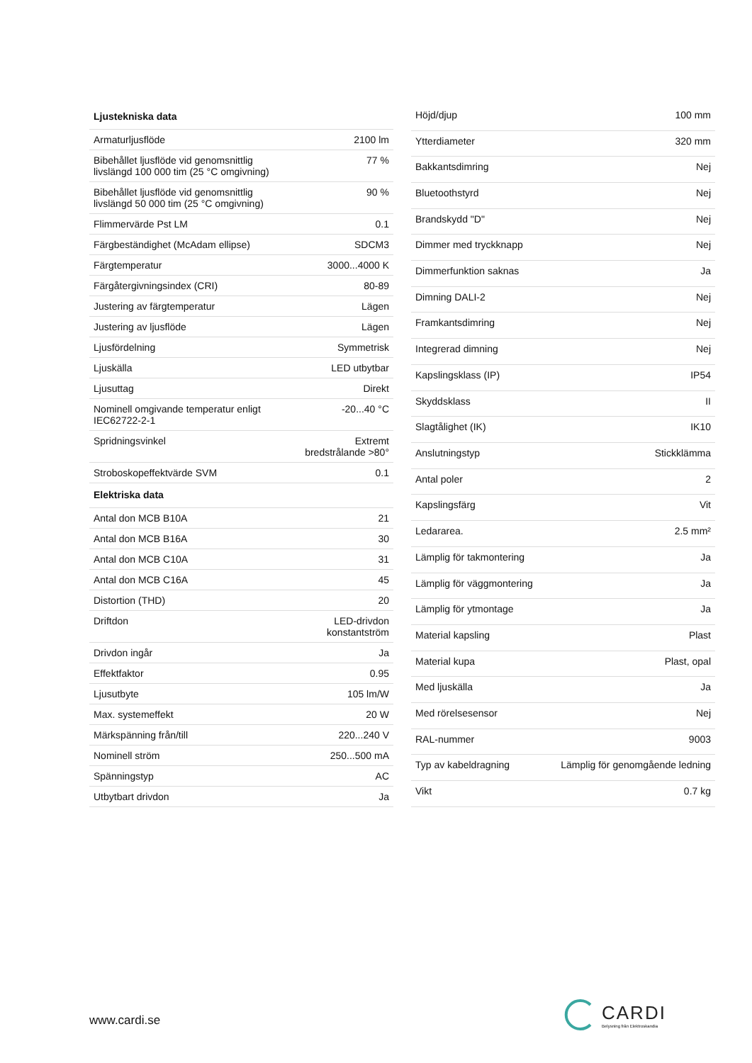| Ljustekniska data | |
| --- | --- |
| Armaturljusflöde | 2100 lm |
| Bibehållet ljusflöde vid genomsnittlig livslängd 100 000 tim (25 °C omgivning) | 77 % |
| Bibehållet ljusflöde vid genomsnittlig livslängd 50 000 tim (25 °C omgivning) | 90 % |
| Flimmervärde Pst LM | 0.1 |
| Färgbeständighet (McAdam ellipse) | SDCM3 |
| Färgtemperatur | 3000...4000 K |
| Färgåtergivningsindex (CRI) | 80-89 |
| Justering av färgtemperatur | Lägen |
| Justering av ljusflöde | Lägen |
| Ljusfördelning | Symmetrisk |
| Ljuskälla | LED utbytbar |
| Ljusuttag | Direkt |
| Nominell omgivande temperatur enligt IEC62722-2-1 | -20...40 °C |
| Spridningsvinkel | Extremt bredstrålande >80° |
| Stroboskopeffektvärde SVM | 0.1 |
| Elektriska data | |
| Antal don MCB B10A | 21 |
| Antal don MCB B16A | 30 |
| Antal don MCB C10A | 31 |
| Antal don MCB C16A | 45 |
| Distortion (THD) | 20 |
| Driftdon | LED-drivdon konstantström |
| Drivdon ingår | Ja |
| Effektfaktor | 0.95 |
| Ljusutbyte | 105 lm/W |
| Max. systemeffekt | 20 W |
| Märkspänning från/till | 220...240 V |
| Nominell ström | 250...500 mA |
| Spänningstyp | AC |
| Utbytbart drivdon | Ja |
| Höjd/djup | 100 mm |
| Ytterdiameter | 320 mm |
| Bakkantsdimring | Nej |
| Bluetoothstyrd | Nej |
| Brandskydd "D" | Nej |
| Dimmer med tryckknapp | Nej |
| Dimmerfunktion saknas | Ja |
| Dimning DALI-2 | Nej |
| Framkantsdimring | Nej |
| Integrerad dimning | Nej |
| Kapslingsklass (IP) | IP54 |
| Skyddsklass | II |
| Slagtålighet (IK) | IK10 |
| Anslutningstyp | Stickklämma |
| Antal poler | 2 |
| Kapslingsfärg | Vit |
| Ledararea. | 2.5 mm² |
| Lämplig för takmontering | Ja |
| Lämplig för väggmontering | Ja |
| Lämplig för ytmontage | Ja |
| Material kapsling | Plast |
| Material kupa | Plast, opal |
| Med ljuskälla | Ja |
| Med rörelsesensor | Nej |
| RAL-nummer | 9003 |
| Typ av kabeldragning | Lämplig för genomgående ledning |
| Vikt | 0.7 kg |
www.cardi.se
CARDI
Belysning från Elektroskandia